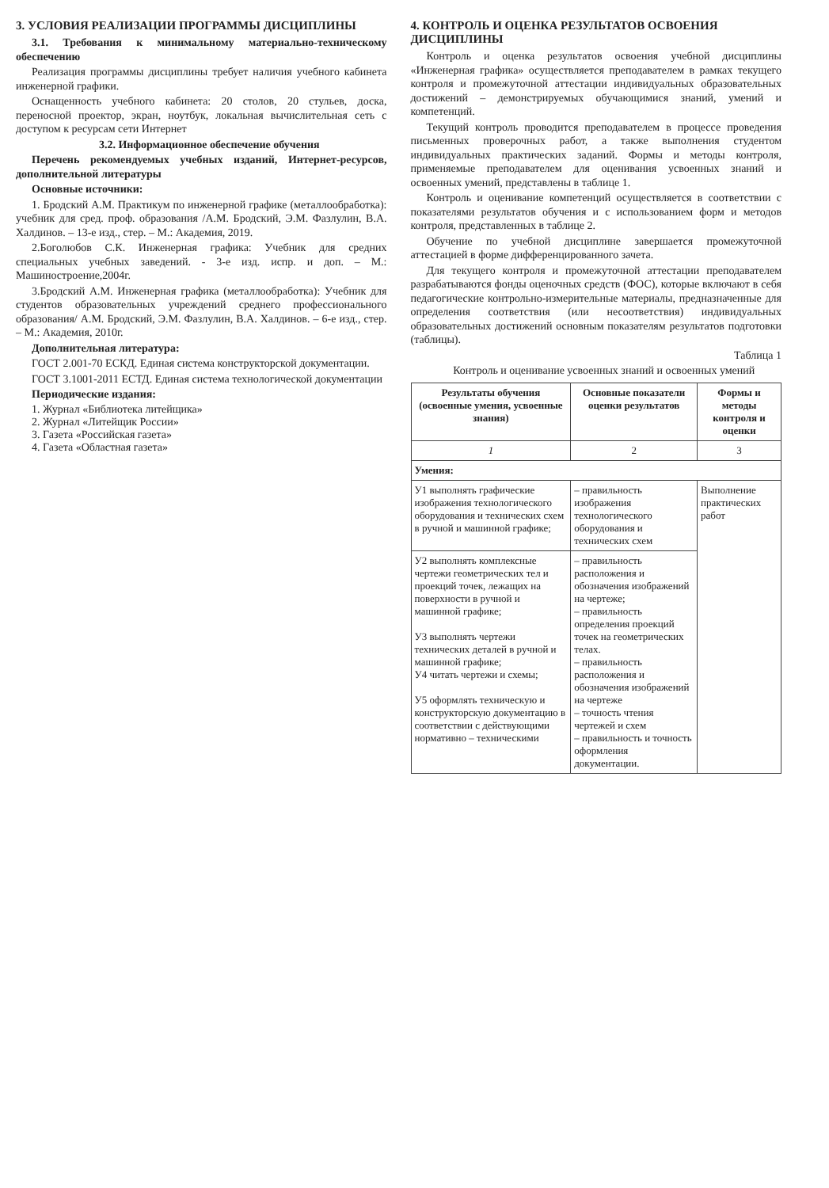3. УСЛОВИЯ РЕАЛИЗАЦИИ ПРОГРАММЫ ДИСЦИПЛИНЫ
3.1. Требования к минимальному материально-техническому обеспечению
Реализация программы дисциплины требует наличия учебного кабинета инженерной графики.
Оснащенность учебного кабинета: 20 столов, 20 стульев, доска, переносной проектор, экран, ноутбук, локальная вычислительная сеть с доступом к ресурсам сети Интернет
3.2. Информационное обеспечение обучения
Перечень рекомендуемых учебных изданий, Интернет-ресурсов, дополнительной литературы
Основные источники:
1. Бродский А.М. Практикум по инженерной графике (металлообработка): учебник для сред. проф. образования /А.М. Бродский, Э.М. Фазлулин, В.А. Халдинов. – 13-е изд., стер. – М.: Академия, 2019.
2.Боголюбов С.К. Инженерная графика: Учебник для средних специальных учебных заведений. - 3-е изд. испр. и доп. – М.: Машиностроение,2004г.
3.Бродский А.М. Инженерная графика (металлообработка): Учебник для студентов образовательных учреждений среднего профессионального образования/ А.М. Бродский, Э.М. Фазлулин, В.А. Халдинов. – 6-е изд., стер. – М.: Академия, 2010г.
Дополнительная литература:
ГОСТ 2.001-70 ЕСКД. Единая система конструкторской документации.
ГОСТ 3.1001-2011 ЕСТД. Единая система технологической документации
Периодические издания:
1. Журнал «Библиотека литейщика»
2. Журнал «Литейщик России»
3. Газета «Российская газета»
4. Газета «Областная газета»
4. КОНТРОЛЬ И ОЦЕНКА РЕЗУЛЬТАТОВ ОСВОЕНИЯ ДИСЦИПЛИНЫ
Контроль и оценка результатов освоения учебной дисциплины «Инженерная графика» осуществляется преподавателем в рамках текущего контроля и промежуточной аттестации индивидуальных образовательных достижений – демонстрируемых обучающимися знаний, умений и компетенций.
Текущий контроль проводится преподавателем в процессе проведения письменных проверочных работ, а также выполнения студентом индивидуальных практических заданий. Формы и методы контроля, применяемые преподавателем для оценивания усвоенных знаний и освоенных умений, представлены в таблице 1.
Контроль и оценивание компетенций осуществляется в соответствии с показателями результатов обучения и с использованием форм и методов контроля, представленных в таблице 2.
Обучение по учебной дисциплине завершается промежуточной аттестацией в форме дифференцированного зачета.
Для текущего контроля и промежуточной аттестации преподавателем разрабатываются фонды оценочных средств (ФОС), которые включают в себя педагогические контрольно-измерительные материалы, предназначенные для определения соответствия (или несоответствия) индивидуальных образовательных достижений основным показателям результатов подготовки (таблицы).
Таблица 1
Контроль и оценивание усвоенных знаний и освоенных умений
| Результаты обучения (освоенные умения, усвоенные знания) | Основные показатели оценки результатов | Формы и методы контроля и оценки |
| --- | --- | --- |
| 1 | 2 | 3 |
| Умения: | | |
| У1 выполнять графические изображения технологического оборудования и технических схем в ручной и машинной графике; | – правильность изображения технологического оборудования и технических схем | Выполнение практических работ |
| У2 выполнять комплексные чертежи геометрических тел и проекций точек, лежащих на поверхности в ручной и машинной графике; У3 выполнять чертежи технических деталей в ручной и машинной графике; У4 читать чертежи и схемы; У5 оформлять техническую и конструкторскую документацию в соответствии с действующими нормативно – техническими | – правильность расположения и обозначения изображений на чертеже; – правильность определения проекций точек на геометрических телах. – правильность расположения и обозначения изображений на чертеже – точность чтения чертежей и схем – правильность и точность оформления документации. | |